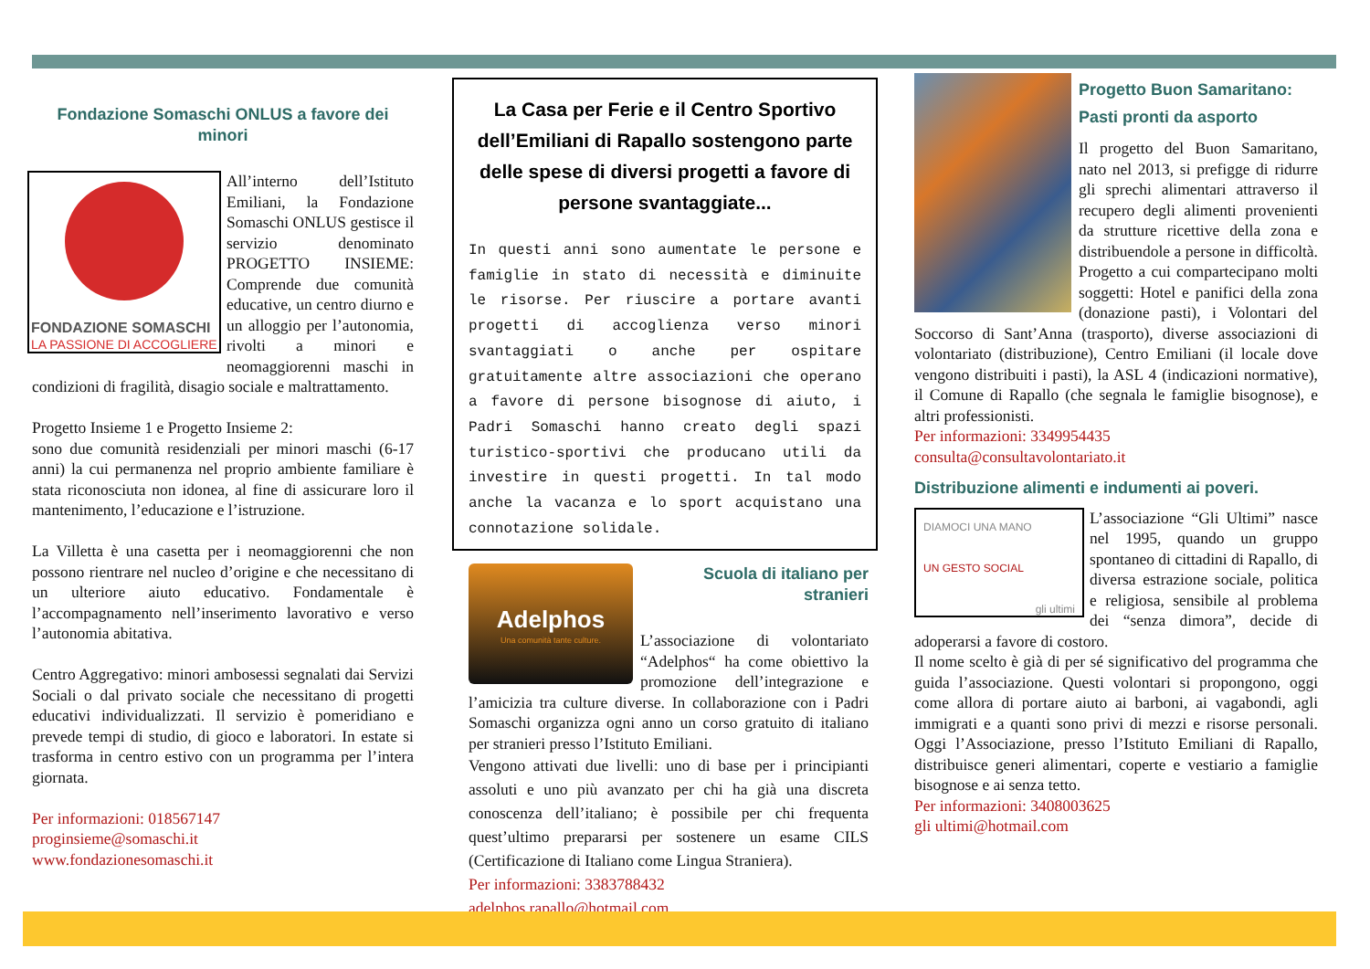Fondazione Somaschi ONLUS a favore dei minori
FONDAZIONE SOMASCHI
LA PASSIONE DI ACCOGLIERE
All’interno dell’Istituto Emiliani, la Fondazione Somaschi ONLUS gestisce il servizio denominato PROGETTO INSIEME: Comprende due comunità educative, un centro diurno e un alloggio per l’autonomia, rivolti a minori e neomaggiorenni maschi in condizioni di fragilità, disagio sociale e maltrattamento.
Progetto Insieme 1 e Progetto Insieme 2:
sono due comunità residenziali per minori maschi (6-17 anni) la cui permanenza nel proprio ambiente familiare è stata riconosciuta non idonea, al fine di assicurare loro il mantenimento, l’educazione e l’istruzione.
La Villetta è una casetta per i neomaggiorenni che non possono rientrare nel nucleo d’origine e che necessitano di un ulteriore aiuto educativo. Fondamentale è l’accompagnamento nell’inserimento lavorativo e verso l’autonomia abitativa.
Centro Aggregativo: minori ambosessi segnalati dai Servizi Sociali o dal privato sociale che necessitano di progetti educativi individualizzati. Il servizio è pomeridiano e prevede tempi di studio, di gioco e laboratori. In estate si trasforma in centro estivo con un programma per l’intera giornata.
Per informazioni: 018567147
proginsieme@somaschi.it
www.fondazionesomaschi.it
La Casa per Ferie e il Centro Sportivo dell’Emiliani di Rapallo sostengono parte delle spese di diversi progetti a favore di persone svantaggiate...
In questi anni sono aumentate le persone e famiglie in stato di necessità e diminuite le risorse. Per riuscire a portare avanti progetti di accoglienza verso minori svantaggiati o anche per ospitare gratuitamente altre associazioni che operano a favore di persone bisognose di aiuto, i Padri Somaschi hanno creato degli spazi turistico-sportivi che producano utili da investire in questi progetti. In tal modo anche la vacanza e lo sport acquistano una connotazione solidale.
Adelphos
Una comunità tante culture.
Scuola di italiano per stranieri
L’associazione di volontariato “Adelphos“ ha come obiettivo la promozione dell’integrazione e l’amicizia tra culture diverse. In collaborazione con i Padri Somaschi organizza ogni anno un corso gratuito di italiano per stranieri presso l’Istituto Emiliani.
Vengono attivati due livelli: uno di base per i principianti assoluti e uno più avanzato per chi ha già una discreta conoscenza dell’italiano; è possibile per chi frequenta quest’ultimo prepararsi per sostenere un esame CILS (Certificazione di Italiano come Lingua Straniera).
Per informazioni: 3383788432
adelphos.rapallo@hotmail.com
Progetto Buon Samaritano:
Pasti pronti da asporto
Il progetto del Buon Samaritano, nato nel 2013, si prefigge di ridurre gli sprechi alimentari attraverso il recupero degli alimenti provenienti da strutture ricettive della zona e distribuendole a persone in difficoltà. Progetto a cui compartecipano molti soggetti: Hotel e panifici della zona (donazione pasti), i Volontari del Soccorso di Sant’Anna (trasporto), diverse associazioni di volontariato (distribuzione), Centro Emiliani (il locale dove vengono distribuiti i pasti), la ASL 4 (indicazioni normative), il Comune di Rapallo (che segnala le famiglie bisognose), e altri professionisti.
Per informazioni: 3349954435
consulta@consultavolontariato.it
Distribuzione alimenti e indumenti ai poveri.
DIAMOCI UNA MANO
UN GESTO SOCIAL
gli ultimi
L’associazione “Gli Ultimi” nasce nel 1995, quando un gruppo spontaneo di cittadini di Rapallo, di diversa estrazione sociale, politica e religiosa, sensibile al problema dei “senza dimora”, decide di adoperarsi a favore di costoro.
Il nome scelto è già di per sé significativo del programma che guida l’associazione. Questi volontari si propongono, oggi come allora di portare aiuto ai barboni, ai vagabondi, agli immigrati e a quanti sono privi di mezzi e risorse personali. Oggi l’Associazione, presso l’Istituto Emiliani di Rapallo, distribuisce generi alimentari, coperte e vestiario a famiglie bisognose e ai senza tetto.
Per informazioni: 3408003625
gli ultimi@hotmail.com